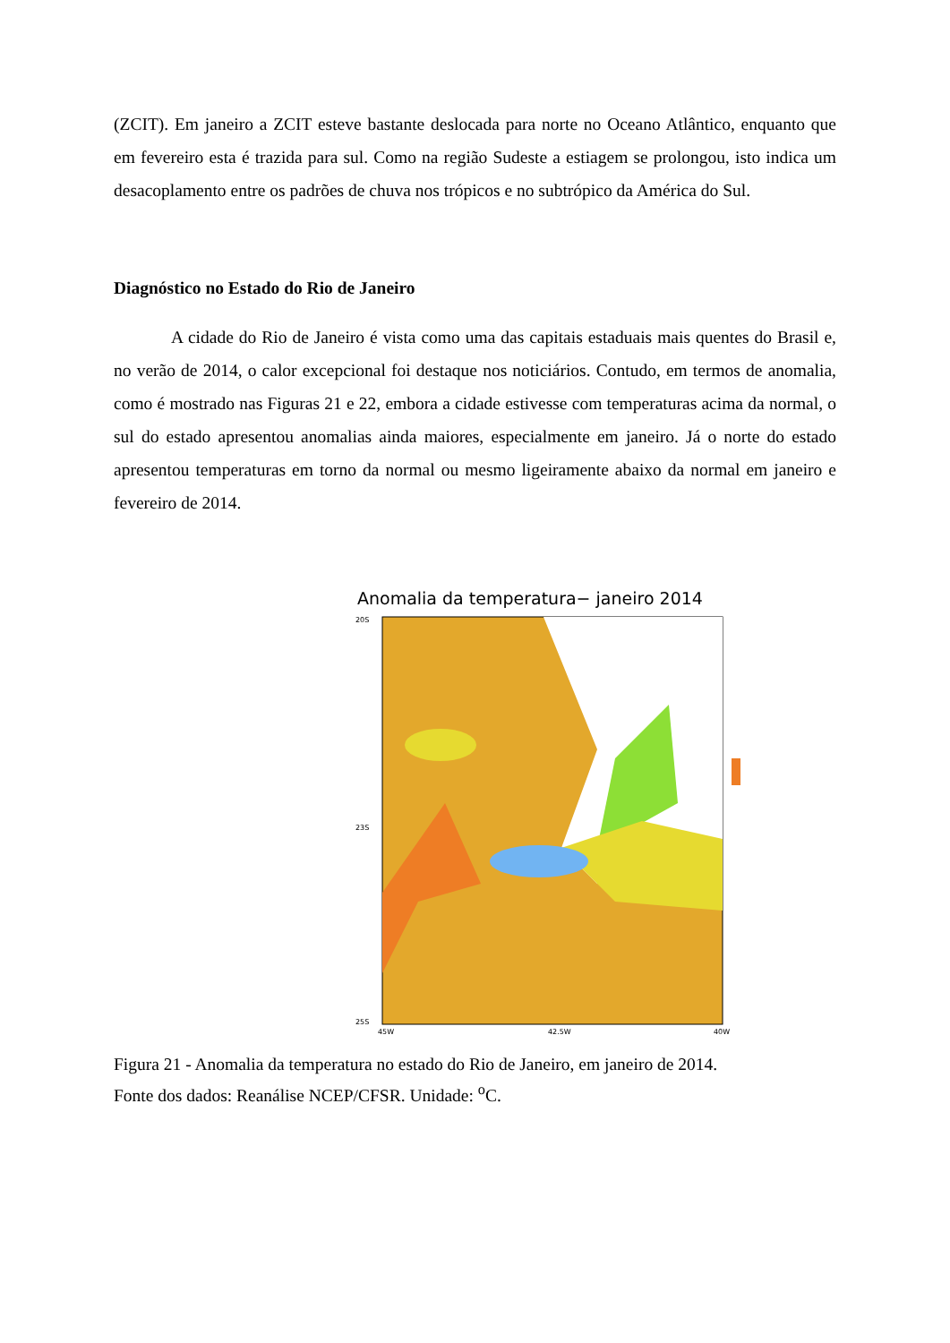(ZCIT). Em janeiro a ZCIT esteve bastante deslocada para norte no Oceano Atlântico, enquanto que em fevereiro esta é trazida para sul. Como na região Sudeste a estiagem se prolongou, isto indica um desacoplamento entre os padrões de chuva nos trópicos e no subtrópico da América do Sul.
Diagnóstico no Estado do Rio de Janeiro
A cidade do Rio de Janeiro é vista como uma das capitais estaduais mais quentes do Brasil e, no verão de 2014, o calor excepcional foi destaque nos noticiários. Contudo, em termos de anomalia, como é mostrado nas Figuras 21 e 22, embora a cidade estivesse com temperaturas acima da normal, o sul do estado apresentou anomalias ainda maiores, especialmente em janeiro. Já o norte do estado apresentou temperaturas em torno da normal ou mesmo ligeiramente abaixo da normal em janeiro e fevereiro de 2014.
Anomalia da temperatura− janeiro 2014
20S
23S
25S
45W
42.5W
40W
Figura 21 - Anomalia da temperatura no estado do Rio de Janeiro, em janeiro de 2014.
Fonte dos dados: Reanálise NCEP/CFSR. Unidade: <sup>o</sup>C.